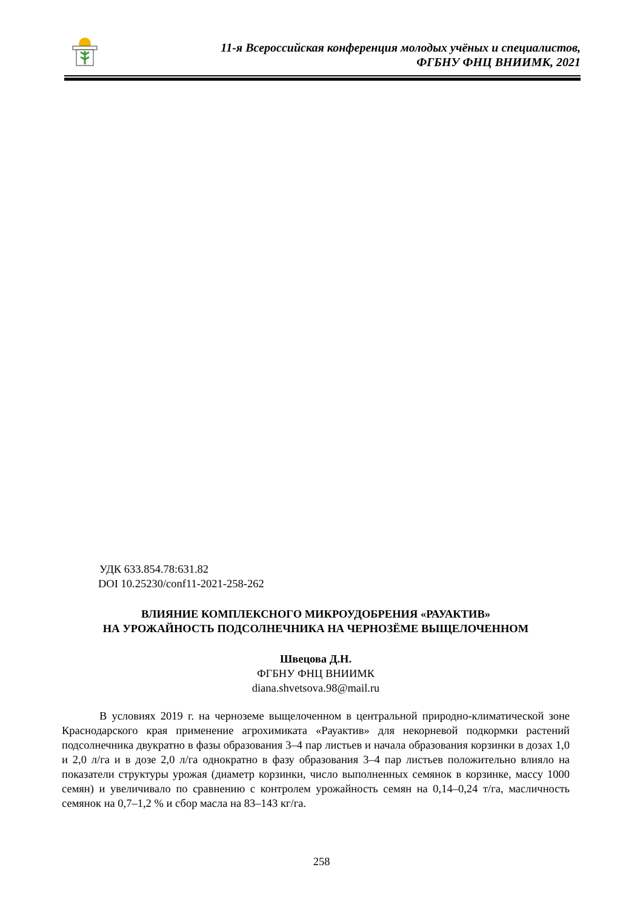11-я Всероссийская конференция молодых учёных и специалистов,
ФГБНУ ФНЦ ВНИИМК, 2021
УДК 633.854.78:631.82
DOI 10.25230/conf11-2021-258-262
ВЛИЯНИЕ КОМПЛЕКСНОГО МИКРОУДОБРЕНИЯ «РАУАКТИВ»
НА УРОЖАЙНОСТЬ ПОДСОЛНЕЧНИКА НА ЧЕРНОЗЁМЕ ВЫЩЕЛОЧЕННОМ
Швецова Д.Н.
ФГБНУ ФНЦ ВНИИМК
diana.shvetsova.98@mail.ru
В условиях 2019 г. на черноземе выщелоченном в центральной природно-климатической зоне Краснодарского края применение агрохимиката «Рауактив» для некорневой подкормки растений подсолнечника двукратно в фазы образования 3–4 пар листьев и начала образования корзинки в дозах 1,0 и 2,0 л/га и в дозе 2,0 л/га однократно в фазу образования 3–4 пар листьев положительно влияло на показатели структуры урожая (диаметр корзинки, число выполненных семянок в корзинке, массу 1000 семян) и увеличивало по сравнению с контролем урожайность семян на 0,14–0,24 т/га, масличность семянок на 0,7–1,2 % и сбор масла на 83–143 кг/га.
258